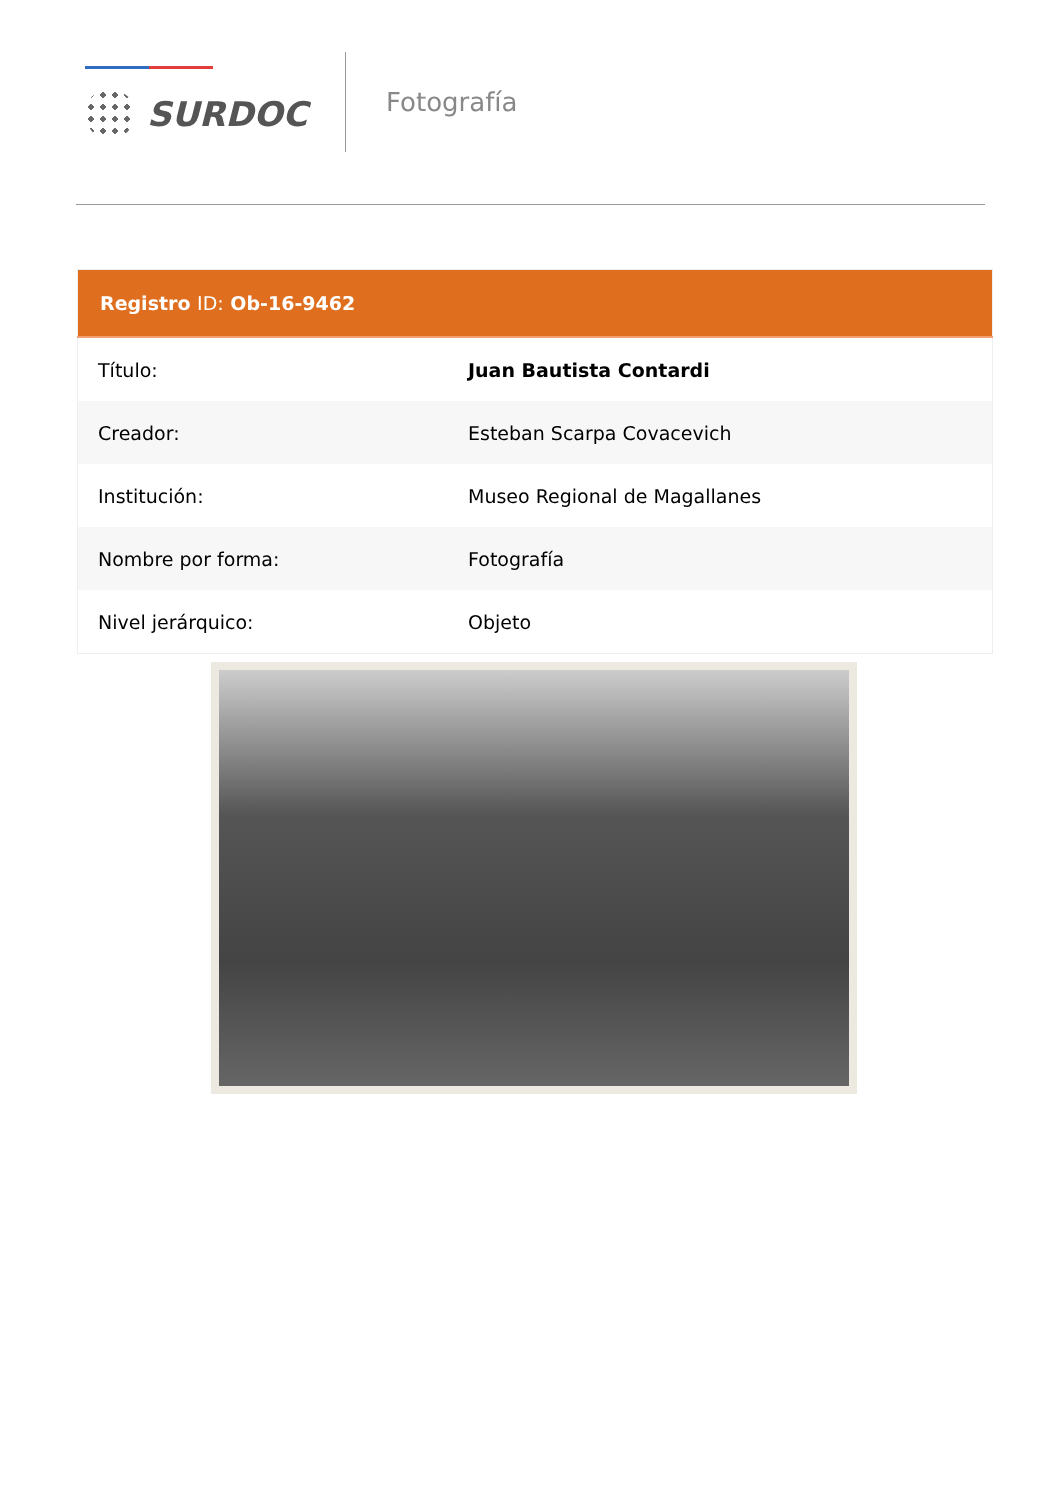SURDOC
Fotografía
| Registro ID: Ob-16-9462 | |
| --- | --- |
| Título: | Juan Bautista Contardi |
| Creador: | Esteban Scarpa Covacevich |
| Institución: | Museo Regional de Magallanes |
| Nombre por forma: | Fotografía |
| Nivel jerárquico: | Objeto |